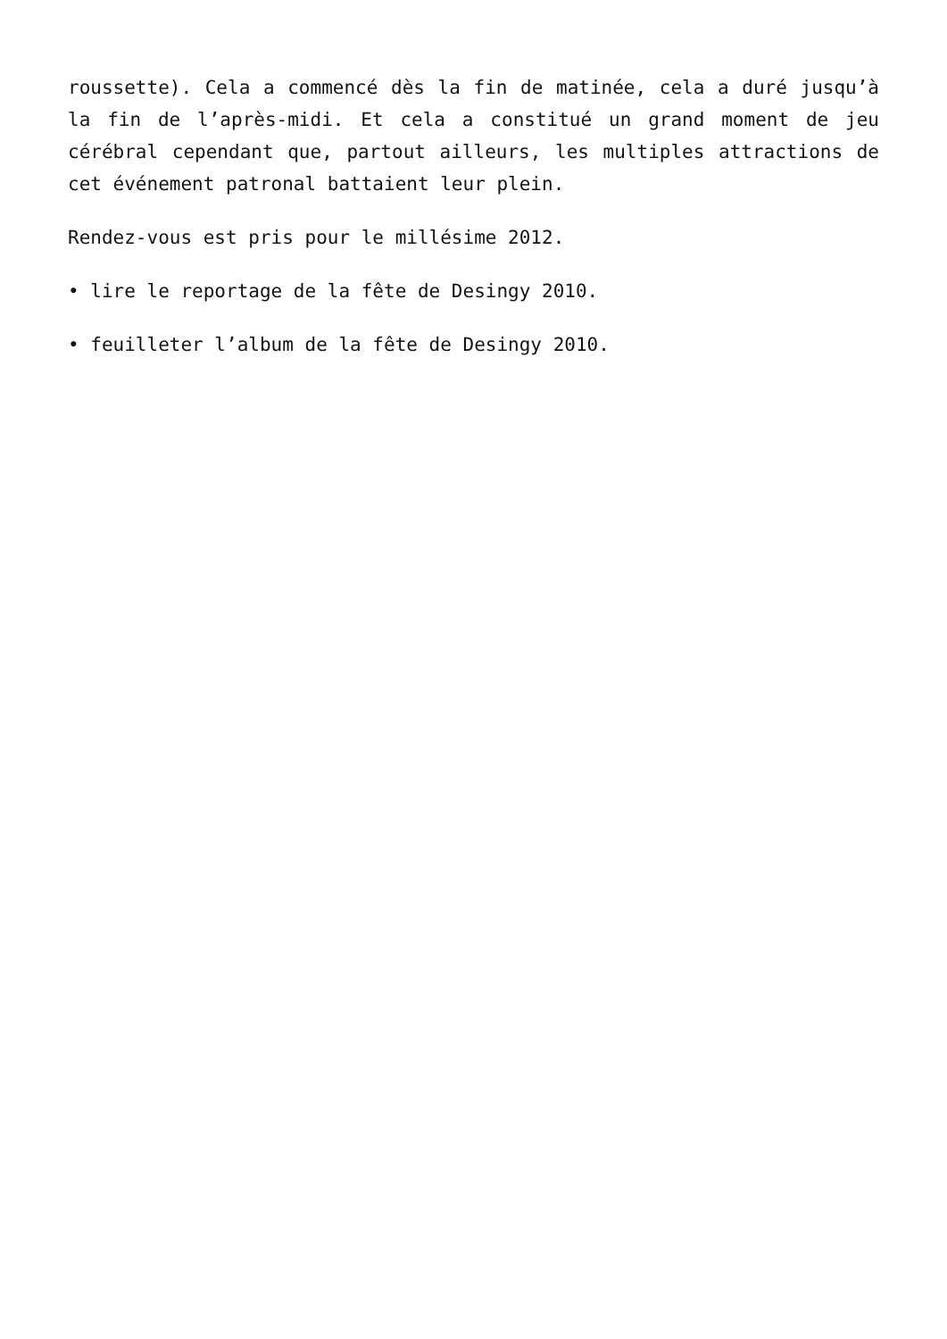roussette). Cela a commencé dès la fin de matinée, cela a duré jusqu’à la fin de l’après-midi. Et cela a constitué un grand moment de jeu cérébral cependant que, partout ailleurs, les multiples attractions de cet événement patronal battaient leur plein.
Rendez-vous est pris pour le millésime 2012.
• lire le reportage de la fête de Desingy 2010.
• feuilleter l’album de la fête de Desingy 2010.